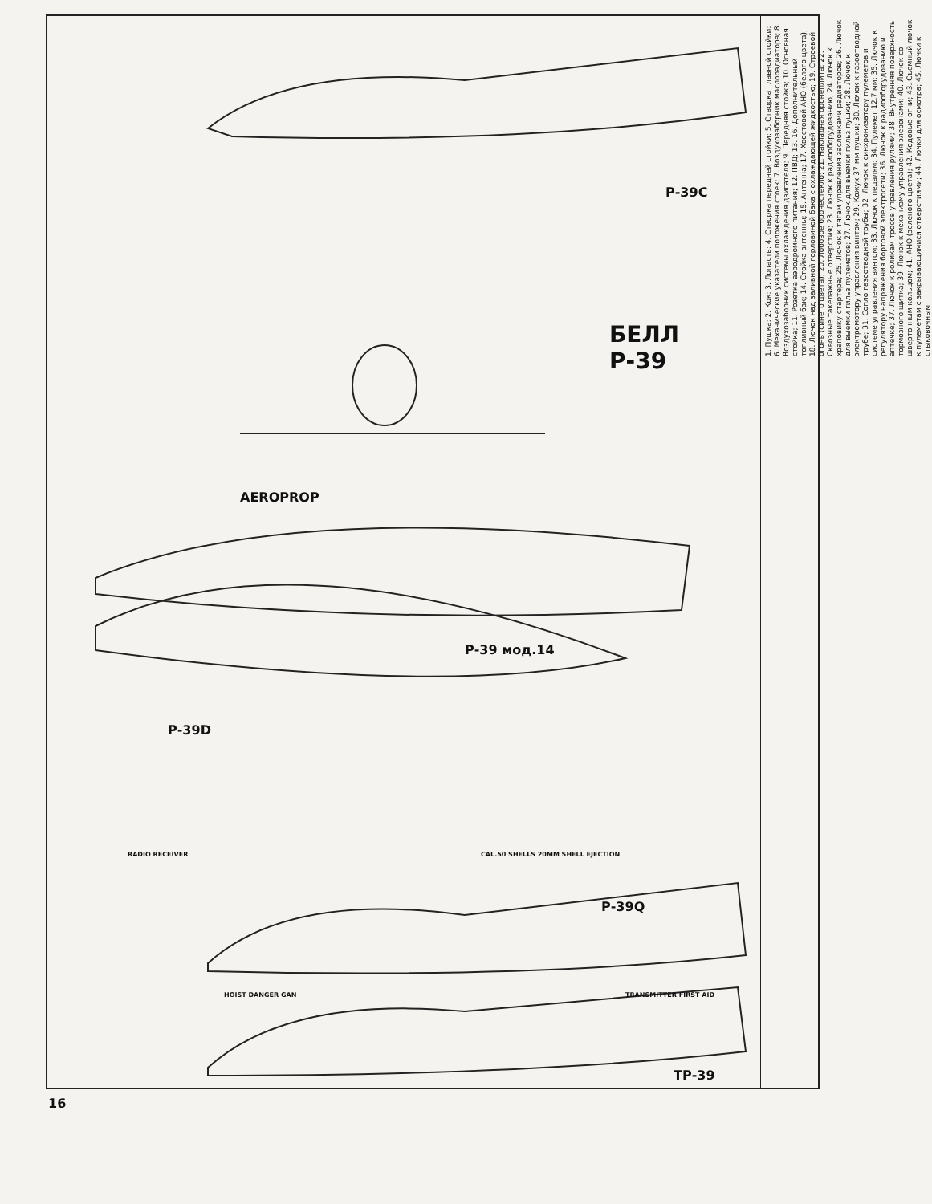БЕЛЛ
Р-39
Р-39С
Р-39 мод.14
Р-39D
Р-39Q
ТР-39
AEROPROP
RADIO RECEIVER
CAL.50 SHELLS 20MM SHELL EJECTION
HOIST DANGER GAN TRANSMITTER FIRST AID
1. Пушка; 2. Кок; 3. Лопасть; 4. Створка передней стойки; 5. Створка главной стойки; 6. Механические указатели положения стоек; 7. Воздухозаборник маслорадиатора; 8. Воздухозаборник системы охлаждения двигателя; 9. Передняя стойка; 10. Основная стойка; 11. Розетка аэродромного питания; 12. ПВД; 13. 16. Дополнительный топливный бак; 14. Стойка антенны; 15. Антенна; 17. Хвостовой АНО (белого цвета); 18. Лючок над заливной горловиной бака с охлаждающей жидкостью; 19. Строевой огонь (синего цвета); 20. Лобовое бронестекло; 21. Накладная бронеплита; 22. Сквозные такелажные отверстия; 23. Лючок к радиооборудованию; 24. Лючок к храповику стартера; 25. Лючок к тягам управления заслонками радиаторов; 26. Лючок для выемки гильз пулеметов; 27. Лючок для выемки гильз пушки; 28. Лючок к электромотору управления винтом; 29. Кожух 37-мм пушки; 30. Лючок к газоотводной трубе; 31. Сопло газоотводной трубы; 32. Лючок к синхронизатору пулеметов и системе управления винтом; 33. Лючок к педалям; 34. Пулемет 12,7 мм; 35. Лючок к регулятору напряжения бортовой электросети; 36. Лючок к радиооборудованию и аптечке; 37. Лючок к роликам тросов управления рулями; 38. Внутренняя поверхность тормозного щитка; 39. Лючок к механизму управления элеронами; 40. Лючок со шверточным кольцом; 41. АНО (зеленого цвета); 42. Кодовые огни; 43. Съемный лючок к пулеметам с закрывающимися отверстиями; 44. Лючки для осмотра; 45. Лючки к стыковочным
16